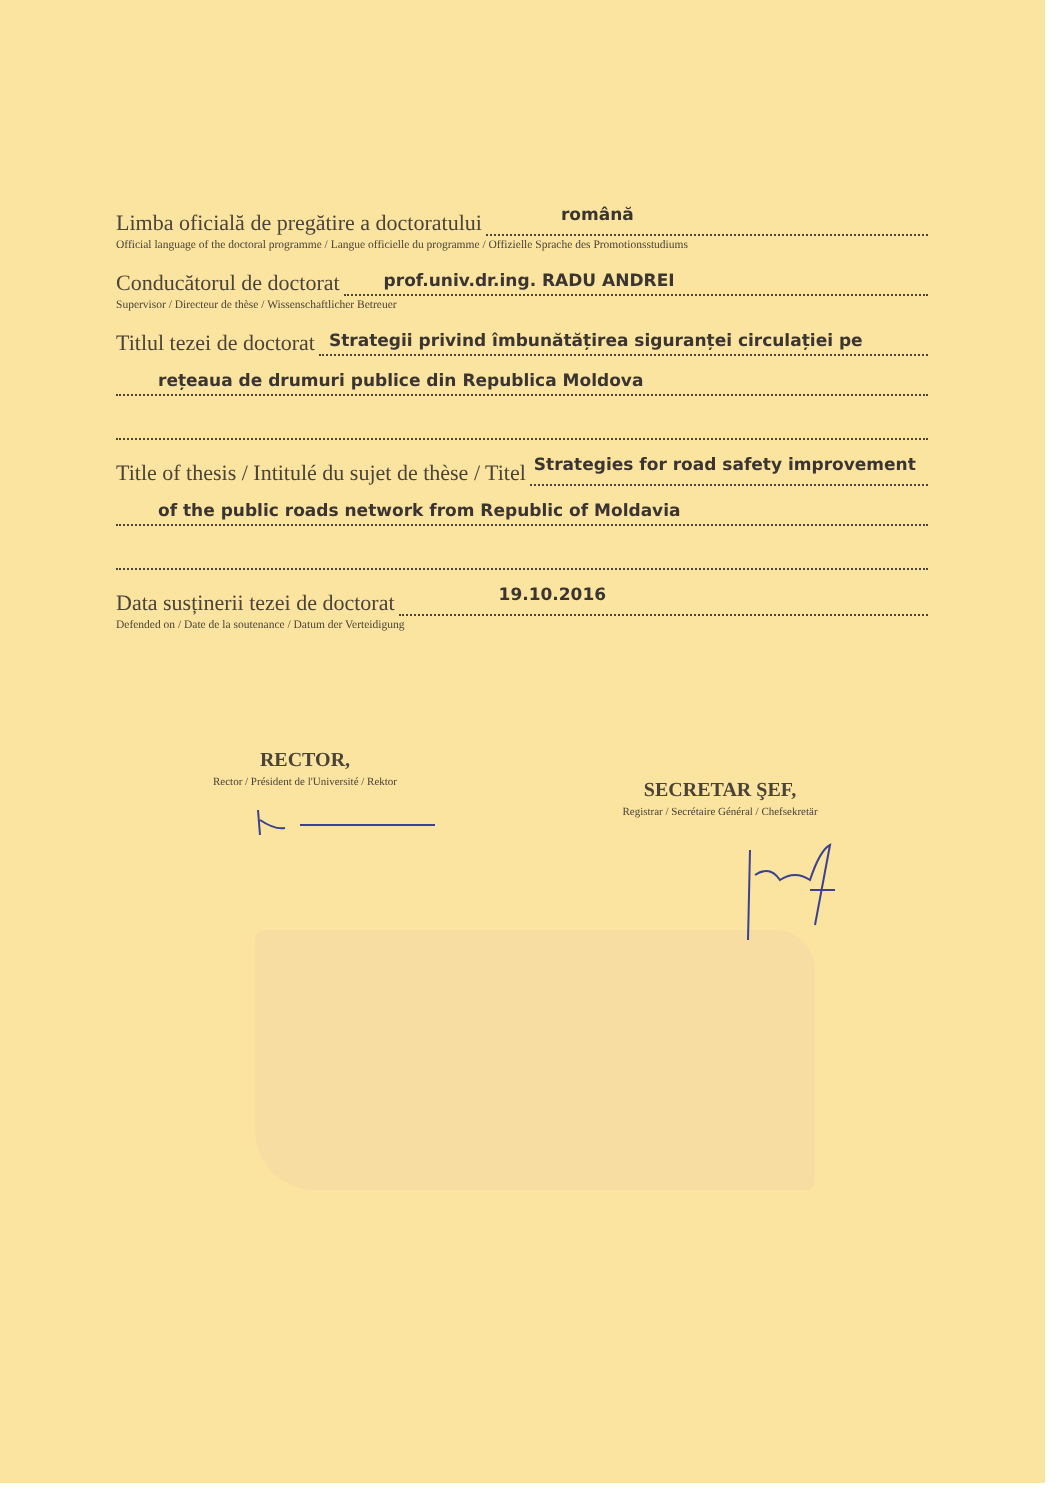Limba oficială de pregătire a doctoratului
română
Official language of the doctoral programme / Langue officielle du programme / Offizielle Sprache des Promotionsstudiums
Conducătorul de doctorat
prof.univ.dr.ing. RADU ANDREI
Supervisor / Directeur de thèse / Wissenschaftlicher Betreuer
Titlul tezei de doctorat
Strategii privind îmbunătățirea siguranței circulației pe
rețeaua de drumuri publice din Republica Moldova
Title of thesis / Intitulé du sujet de thèse / Titel
Strategies for road safety improvement
of the public roads network from Republic of Moldavia
Data susținerii tezei de doctorat
19.10.2016
Defended on / Date de la soutenance / Datum der Verteidigung
RECTOR,
Rector / Président de l'Université / Rektor
SECRETAR ŞEF,
Registrar / Secrétaire Général / Chefsekretär